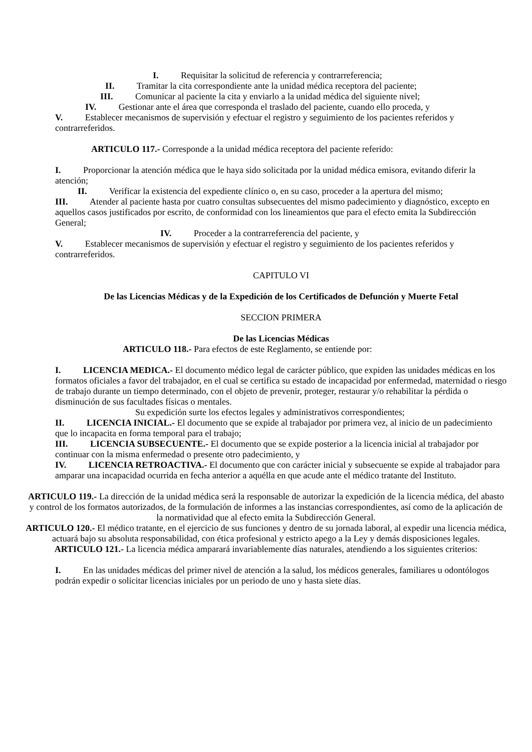I. Requisitar la solicitud de referencia y contrarreferencia;
II. Tramitar la cita correspondiente ante la unidad médica receptora del paciente;
III. Comunicar al paciente la cita y enviarlo a la unidad médica del siguiente nivel;
IV. Gestionar ante el área que corresponda el traslado del paciente, cuando ello proceda, y
V. Establecer mecanismos de supervisión y efectuar el registro y seguimiento de los pacientes referidos y contrarreferidos.
ARTICULO 117.- Corresponde a la unidad médica receptora del paciente referido:
I. Proporcionar la atención médica que le haya sido solicitada por la unidad médica emisora, evitando diferir la atención;
II. Verificar la existencia del expediente clínico o, en su caso, proceder a la apertura del mismo;
III. Atender al paciente hasta por cuatro consultas subsecuentes del mismo padecimiento y diagnóstico, excepto en aquellos casos justificados por escrito, de conformidad con los lineamientos que para el efecto emita la Subdirección General;
IV. Proceder a la contrarreferencia del paciente, y
V. Establecer mecanismos de supervisión y efectuar el registro y seguimiento de los pacientes referidos y contrarreferidos.
CAPITULO VI
De las Licencias Médicas y de la Expedición de los Certificados de Defunción y Muerte Fetal
SECCION PRIMERA
De las Licencias Médicas
ARTICULO 118.- Para efectos de este Reglamento, se entiende por:
I. LICENCIA MEDICA.- El documento médico legal de carácter público, que expiden las unidades médicas en los formatos oficiales a favor del trabajador, en el cual se certifica su estado de incapacidad por enfermedad, maternidad o riesgo de trabajo durante un tiempo determinado, con el objeto de prevenir, proteger, restaurar y/o rehabilitar la pérdida o disminución de sus facultades físicas o mentales.
Su expedición surte los efectos legales y administrativos correspondientes;
II. LICENCIA INICIAL.- El documento que se expide al trabajador por primera vez, al inicio de un padecimiento que lo incapacita en forma temporal para el trabajo;
III. LICENCIA SUBSECUENTE.- El documento que se expide posterior a la licencia inicial al trabajador por continuar con la misma enfermedad o presente otro padecimiento, y
IV. LICENCIA RETROACTIVA.- El documento que con carácter inicial y subsecuente se expide al trabajador para amparar una incapacidad ocurrida en fecha anterior a aquélla en que acude ante el médico tratante del Instituto.
ARTICULO 119.- La dirección de la unidad médica será la responsable de autorizar la expedición de la licencia médica, del abasto y control de los formatos autorizados, de la formulación de informes a las instancias correspondientes, así como de la aplicación de la normatividad que al efecto emita la Subdirección General.
ARTICULO 120.- El médico tratante, en el ejercicio de sus funciones y dentro de su jornada laboral, al expedir una licencia médica, actuará bajo su absoluta responsabilidad, con ética profesional y estricto apego a la Ley y demás disposiciones legales.
ARTICULO 121.- La licencia médica amparará invariablemente días naturales, atendiendo a los siguientes criterios:
I. En las unidades médicas del primer nivel de atención a la salud, los médicos generales, familiares u odontólogos podrán expedir o solicitar licencias iniciales por un periodo de uno y hasta siete días.